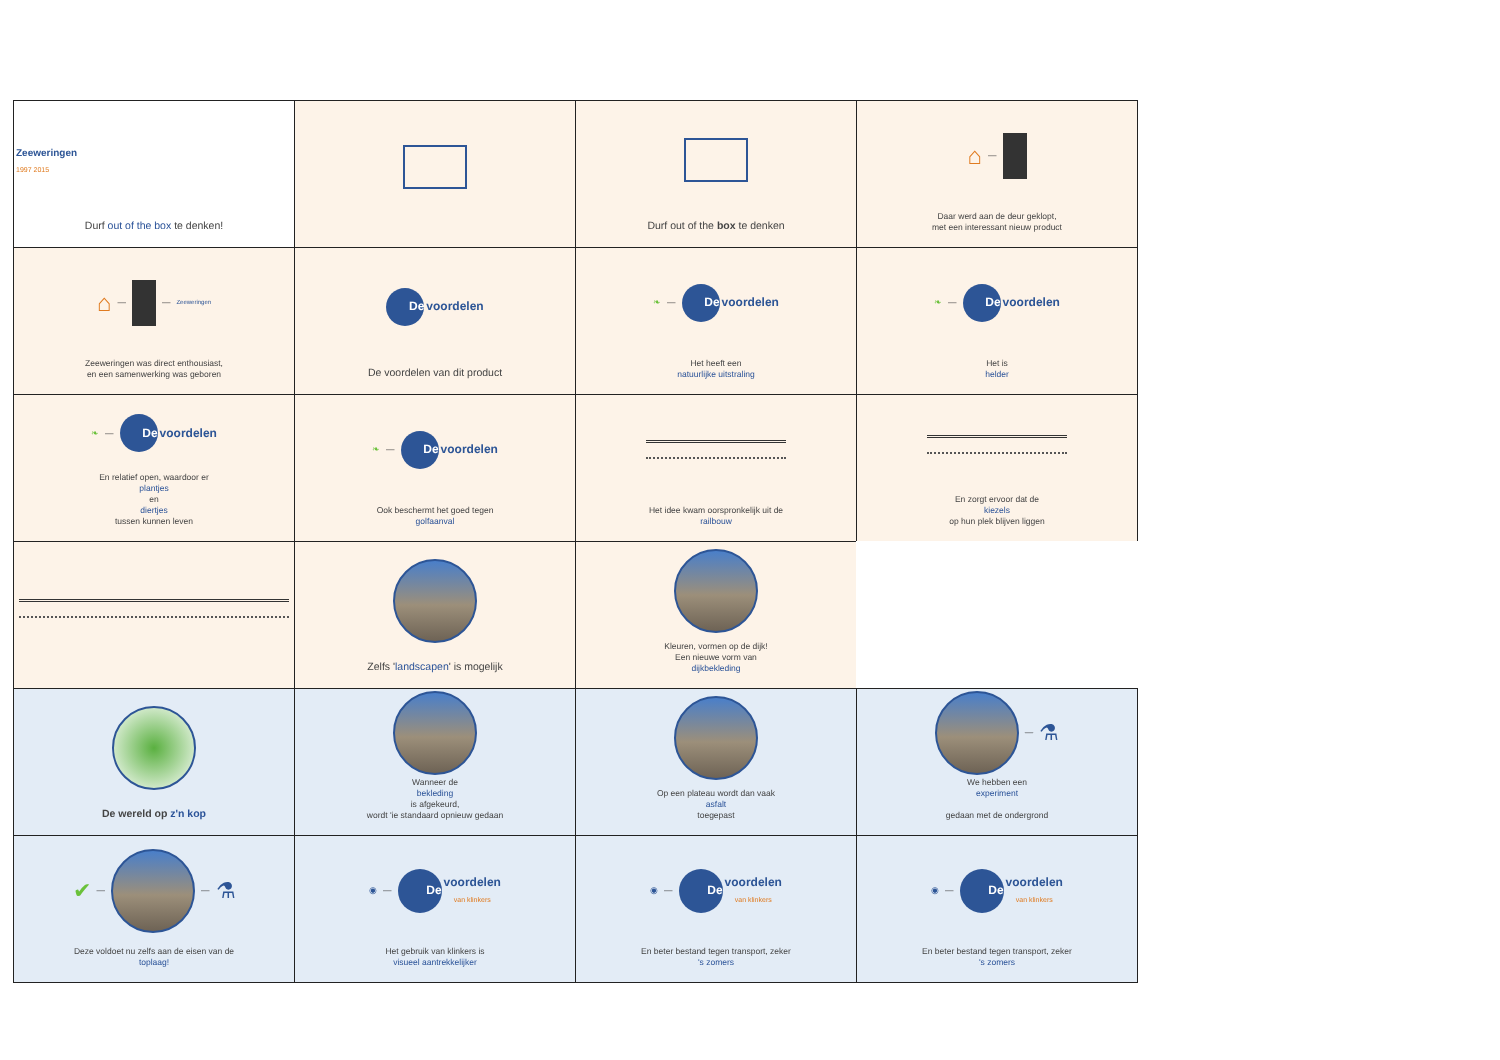Zeeweringen
1997 2015
Durf out of the box te denken!
Durf out of the box te denken
⌂ —
Daar werd aan de deur geklopt,
met een interessant nieuw product
⌂ — — Zeeweringen
Zeeweringen was direct enthousiast,
en een samenwerking was geboren
De
voordelen
De voordelen van dit product
❧ —
De
voordelen
Het heeft een
natuurlijke uitstraling
❧ —
De
voordelen
Het is
helder
❧ —
De
voordelen
En relatief open, waardoor er
plantjes
en
diertjes
tussen kunnen leven
❧ —
De
voordelen
Ook beschermt het goed tegen
golfaanval
Het idee kwam oorspronkelijk uit de
railbouw
En zorgt ervoor dat de
kiezels
op hun plek blijven liggen
Zelfs 'landscapen' is mogelijk
Kleuren, vormen op de dijk!
Een nieuwe vorm van
dijkbekleding
De wereld op z'n kop
Wanneer de
bekleding
is afgekeurd,
wordt 'ie standaard opnieuw gedaan
Op een plateau wordt dan vaak
asfalt
toegepast
— ⚗
We hebben een
experiment
gedaan met de ondergrond
✔ —
— ⚗
Deze voldoet nu zelfs aan de eisen van de
toplaag!
◉ —
De
voordelen
van klinkers
Het gebruik van klinkers is
visueel aantrekkelijker
◉ —
De
voordelen
van klinkers
En beter bestand tegen transport, zeker
's zomers
◉ —
De
voordelen
van klinkers
En beter bestand tegen transport, zeker
's zomers